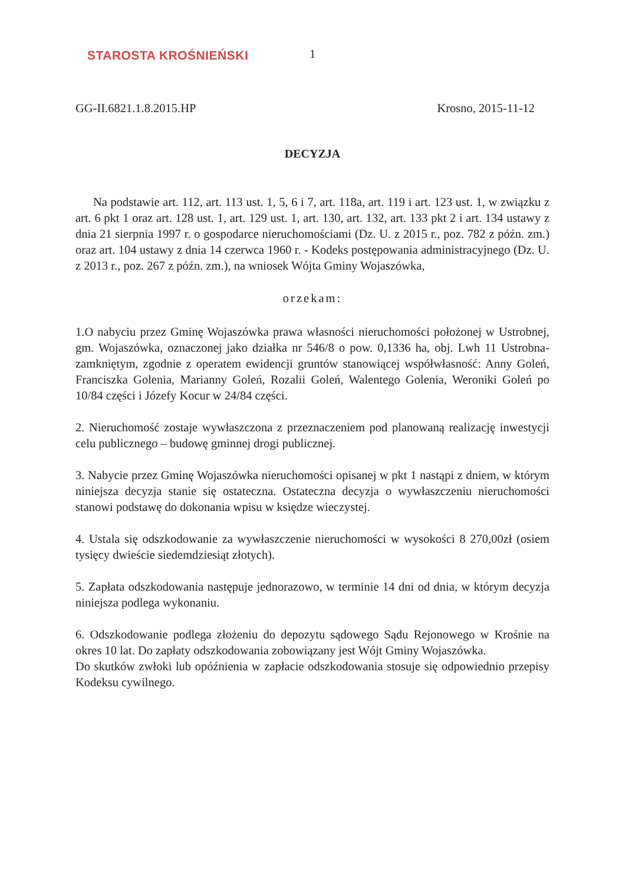STAROSTA KROŚNIEŃSKI
1
GG-II.6821.1.8.2015.HP Krosno, 2015-11-12
DECYZJA
Na podstawie art. 112, art. 113 ust. 1, 5, 6 i 7, art. 118a, art. 119 i art. 123 ust. 1, w związku z art. 6 pkt 1 oraz art. 128 ust. 1, art. 129 ust. 1, art. 130, art. 132, art. 133 pkt 2 i art. 134 ustawy z dnia 21 sierpnia 1997 r. o gospodarce nieruchomościami (Dz. U. z 2015 r., poz. 782 z późn. zm.) oraz art. 104 ustawy z dnia 14 czerwca 1960 r. - Kodeks postępowania administracyjnego (Dz. U. z 2013 r., poz. 267 z późn. zm.), na wniosek Wójta Gminy Wojaszówka,
orzekam:
1.O nabyciu przez Gminę Wojaszówka prawa własności nieruchomości położonej w Ustrobnej, gm. Wojaszówka, oznaczonej jako działka nr 546/8 o pow. 0,1336 ha, obj. Lwh 11 Ustrobna- zamkniętym, zgodnie z operatem ewidencji gruntów stanowiącej współwłasność: Anny Goleń, Franciszka Golenia, Marianny Goleń, Rozalii Goleń, Walentego Golenia, Weroniki Goleń po 10/84 części i Józefy Kocur w 24/84 części.
2. Nieruchomość zostaje wywłaszczona z przeznaczeniem pod planowaną realizację inwestycji celu publicznego – budowę gminnej drogi publicznej.
3. Nabycie przez Gminę Wojaszówka nieruchomości opisanej w pkt 1 nastąpi z dniem, w którym niniejsza decyzja stanie się ostateczna. Ostateczna decyzja o wywłaszczeniu nieruchomości stanowi podstawę do dokonania wpisu w księdze wieczystej.
4. Ustala się odszkodowanie za wywłaszczenie nieruchomości w wysokości 8 270,00zł (osiem tysięcy dwieście siedemdziesiąt złotych).
5. Zapłata odszkodowania następuje jednorazowo, w terminie 14 dni od dnia, w którym decyzja niniejsza podlega wykonaniu.
6. Odszkodowanie podlega złożeniu do depozytu sądowego Sądu Rejonowego w Krośnie na okres 10 lat. Do zapłaty odszkodowania zobowiązany jest Wójt Gminy Wojaszówka.
Do skutków zwłoki lub opóźnienia w zapłacie odszkodowania stosuje się odpowiednio przepisy Kodeksu cywilnego.